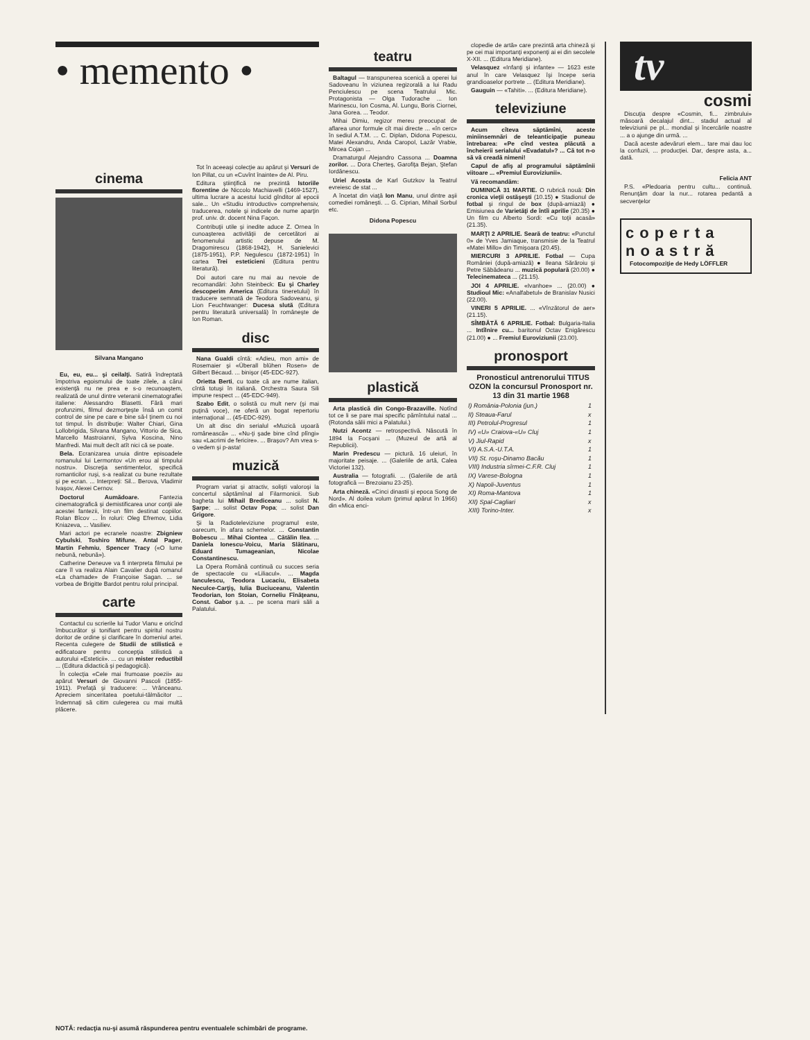• memento •
cinema
Silvana Mangano
Eu, eu, eu... şi ceilalţi. Satiră îndreptată împotriva egoismului de toate zilele, a cărui existenţă nu ne prea e s-o recunoaştem, realizată de unul dintre veteranii cinematografiei italiene: Alessandro Blasetti. Fără mari profunzimi, filmul dezmorţeşte însă un comit control de sine pe care e bine să-l ţinem cu noi tot timpul. În distribuţie: Walter Chiari, Gina Lollobrigida, Silvana Mangano, Vittorio de Sica, Marcello Mastroianni, Sylva Koscina, Nino Manfredi. Mai mult decît atît nici că se poate.
Bela. Ecranizarea unuia dintre episoadele romanului lui Lermontov «Un erou al timpului nostru». Discreţia sentimentelor, specifică romanticilor ruşi, s-a realizat cu bune rezultate şi pe ecran. ... Interpreţi: Sil... Berova, Vladimir Ivaşov, Alexei Cernov.
Doctorul Aumădoare. Fantezia cinematografică şi demistificarea unor conţii ale acestei fantezii, într-un film destinat copiilor. Rolan Bîcov ... În roluri: Oleg Efremov, Lidia Kniazeva, ... Vasiliev.
Mari actori pe ecranele noastre: Zbigniew Cybulski, Toshiro Mifune, Antal Pager, Martin Fehmiu, Spencer Tracy («O lume nebună, nebună»).
Catherine Deneuve va fi interpreta filmului pe care îl va realiza Alain Cavalier după romanul «La chamade» de Françoise Sagan. ... se vorbea de Brigitte Bardot pentru rolul principal.
carte
Contactul cu scrierile lui Tudor Vianu e oricînd îmbucurător şi tonifiant pentru spiritul nostru doritor de ordine şi clarificare în domeniul artei. Recenta culegere de Studii de stilistică e edificatoare pentru concepţia stilistică a autorului «Esteticii». ... cu un mister reductibil ... (Editura didactică şi pedagogică).
În colecţia «Cele mai frumoase poezii» au apărut Versuri de Giovanni Pascoli (1855-1911). Prefaţă şi traducere: ... Vrânceanu. Apreciem sinceritatea poetului-tălmăcitor ... îndemnaţi să citim culegerea cu mai multă plăcere.
Tot în aceeaşi colecţie au apărut şi Versuri de Ion Pillat, cu un «Cuvînt înainte» de Al. Piru.
Editura ştiinţifică ne prezintă Istoriile florentine de Niccolo Machiavelli (1469-1527), ultima lucrare a acestui lucid gînditor al epocii sale... Un «Studiu introductiv» comprehensiv, traducerea, notele şi indicele de nume aparţin prof. univ. dr. docent Nina Façon.
Contribuţii utile şi inedite aduce Z. Ornea în cunoaşterea activităţii de cercetători ai fenomenului artistic depuse de M. Dragomirescu (1868-1942), H. Sanielevici (1875-1951), P.P. Negulescu (1872-1951) în cartea Trei esteticieni (Editura pentru literatură).
Doi autori care nu mai au nevoie de recomandări: John Steinbeck: Eu şi Charley descoperim America (Editura tineretului) în traducere semnată de Teodora Sadoveanu, şi Lion Feuchtwanger: Ducesa slută (Editura pentru literatură universală) în româneşte de Ion Roman.
disc
Nana Gualdi cîntă: «Adieu, mon ami» de Rosemaier şi «Überall blühen Rosen» de Gilbert Bécaud. ... binişor (45-EDC-927).
Orietta Berti, cu toate că are nume italian, cîntă totuşi în italiană. Orchestra Saura Sili impune respect ... (45-EDC-949).
Szabo Edit, o solistă cu mult nerv (şi mai puţină voce), ne oferă un bogat repertoriu internaţional ... (45-EDC-929).
Un alt disc din serialul «Muzică uşoară românească» ... «Nu-ţi şade bine cînd plîngi» sau «Lacrimi de fericire». ... Braşov? Am vrea s-o vedem şi p-asta!
muzică
Program variat şi atractiv, solişti valoroşi la concertul săptămînal al Filarmonicii. Sub bagheta lui Mihail Brediceanu ... solist N. Şarpe; ... solist Octav Popa; ... solist Dan Grigore.
Şi la Radioteleviziune programul este, oarecum, în afara schemelor. ... Constantin Bobescu ... Mihai Ciontea ... Cătălin Ilea. ... Daniela Ionescu-Voicu, Maria Slătinaru, Eduard Tumageanian, Nicolae Constantinescu.
La Opera Română continuă cu succes seria de spectacole cu «Liliacul». ... Magda Ianculescu, Teodora Lucaciu, Elisabeta Neculce-Carţiş, Iulia Buciuceanu, Valentin Teodorian, Ion Stoian, Corneliu Fînăţeanu, Const. Gabor ş.a. ... pe scena marii săli a Palatului.
teatru
Baltagul — transpunerea scenică a operei lui Sadoveanu în viziunea regizorală a lui Radu Penciulescu pe scena Teatrului Mic. Protagonista — Olga Tudorache ... Ion Marinescu, Ion Cosma, Al. Lungu, Boris Ciornei, Jana Gorea. ... Teodor.
Mihai Dimiu, regizor mereu preocupat de aflarea unor formule cît mai directe ... «în cerc» în sediul A.T.M. ... C. Diplan, Didona Popescu, Matei Alexandru, Anda Caropol, Lazăr Vrabie, Mircea Cojan ...
Dramaturgul Alejandro Cassona ... Doamna zorilor. ... Dora Cherteş, Garofiţa Bejan, Ştefan Iordănescu.
Uriel Acosta de Karl Gutzkov la Teatrul evreiesc de stat ...
A încetat din viaţă Ion Manu, unul dintre aşii comediei româneşti. ... G. Ciprian, Mihail Sorbul etc.
Didona Popescu
plastică
Arta plastică din Congo-Brazaville. Notînd tot ce li se pare mai specific pămîntului natal ... (Rotonda sălii mici a Palatului.)
Nutzi Acontz — retrospectivă. Născută în 1894 la Focşani ... (Muzeul de artă al Republicii).
Marin Predescu — pictură. 16 uleiuri, în majoritate peisaje. ... (Galeriile de artă, Calea Victoriei 132).
Australia — fotografii. ... (Galeriile de artă fotografică — Brezoianu 23-25).
Arta chineză. «Cinci dinastii şi epoca Song de Nord». Al doilea volum (primul apărut în 1966) din «Mica enci-
clopedie de artă» care prezintă arta chineză şi pe cei mai importanţi exponenţi ai ei din secolele X-XII. ... (Editura Meridiane).
Velasquez «Infanţi şi infante» — 1623 este anul în care Velasquez îşi începe seria grandioaselor portrete ... (Editura Meridiane).
Gauguin — «Tahiti». ... (Editura Meridiane).
televiziune
Acum cîteva săptămîni, aceste miniinsemnări de teleanticipaţie puneau întrebarea: «Pe cînd vestea plăcută a încheierii serialului «Evadatul»? ... Că tot n-o să vă creadă nimeni!
Capul de afiş al programului săptămînii viitoare ... «Premiul Euroviziunii».
Vă recomandăm:
DUMINICĂ 31 MARTIE. O rubrică nouă: Din cronica vieţii ostăşeşti (10.15) ● Stadionul de fotbal şi ringul de box (după-amiază) ● Emisiunea de Varietăţi de întîi aprilie (20.35) ● Un film cu Alberto Sordi: «Cu toţii acasă» (21.35).
MARŢI 2 APRILIE. Seară de teatru: «Punctul 0» de Yves Jamiaque, transmisie de la Teatrul «Matei Millo» din Timişoara (20.45).
MIERCURI 3 APRILIE. Fotbal — Cupa României (după-amiază) ● Ileana Sărăroiu şi Petre Săbădeanu ... muzică populară (20.00) ● Telecinemateca ... (21.15).
JOI 4 APRILIE. «Ivanhoe» ... (20.00) ● Studioul Mic: «Analfabetul» de Branislav Nusici (22.00).
VINERI 5 APRILIE. ... «Vînzătorul de aer» (21.15).
SÎMBĂTĂ 6 APRILIE. Fotbal: Bulgaria-Italia ... Intîlnire cu... baritonul Octav Enigărescu (21.00) ● ... Fremiul Euroviziunii (23.00).
pronosport
Pronosticul antrenorului TITUS OZON la concursul Pronosport nr. 13 din 31 martie 1968
| I) România-Polonia (jun.) | 1 |
| II) Steaua-Farul | x |
| III) Petrolul-Progresul | 1 |
| IV) «U» Craiova-«U» Cluj | 1 |
| V) Jiul-Rapid | x |
| VI) A.S.A.-U.T.A. | 1 |
| VII) St. roşu-Dinamo Bacău | 1 |
| VIII) Industria sîrmei-C.F.R. Cluj | 1 |
| IX) Varese-Bologna | 1 |
| X) Napoli-Juventus | 1 |
| XI) Roma-Mantova | 1 |
| XII) Spal-Cagliari | x |
| XIII) Torino-Inter. | x |
tv
cosmi
Discuţia despre «Cosmin, fi... zimbrului» măsoară decalajul dint... stadiul actual al televiziunii pe pl... mondial şi încercările noastre ... a o ajunge din urmă. ...
Dacă aceste adevăruri elem... tare mai dau loc la confuzii, ... producţiei. Dar, despre asta, a... dată.
Felicia ANT
P.S. «Pledoaria pentru cultu... continuă. Renunţăm doar la nur... rotarea pedantă a secvenţelor
coperta
noastră
Fotocompoziţie de Hedy LÖFFLER
NOTĂ: redacţia nu-şi asumă răspunderea pentru eventualele schimbări de programe.